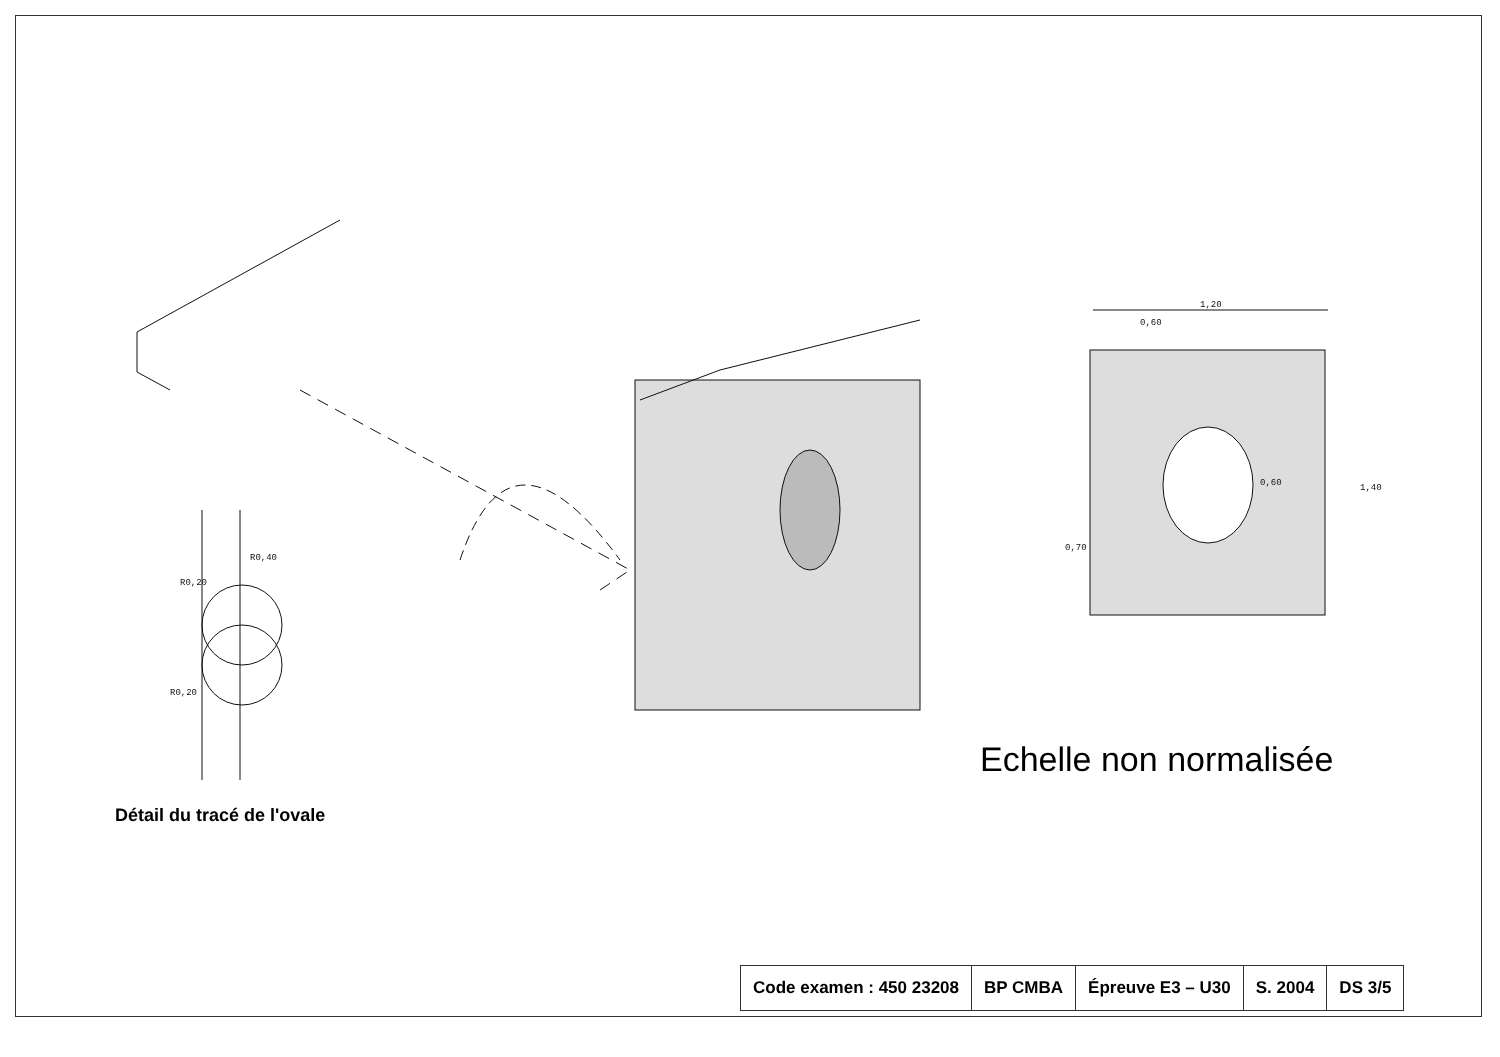1,20
0,60
1,40
0,70
0,60
R0,40
R0,20
R0,20
Détail du tracé de l'ovale
Echelle non normalisée
| Code examen : 450 23208 | BP CMBA | Épreuve E3 – U30 | S. 2004 | DS 3/5 |